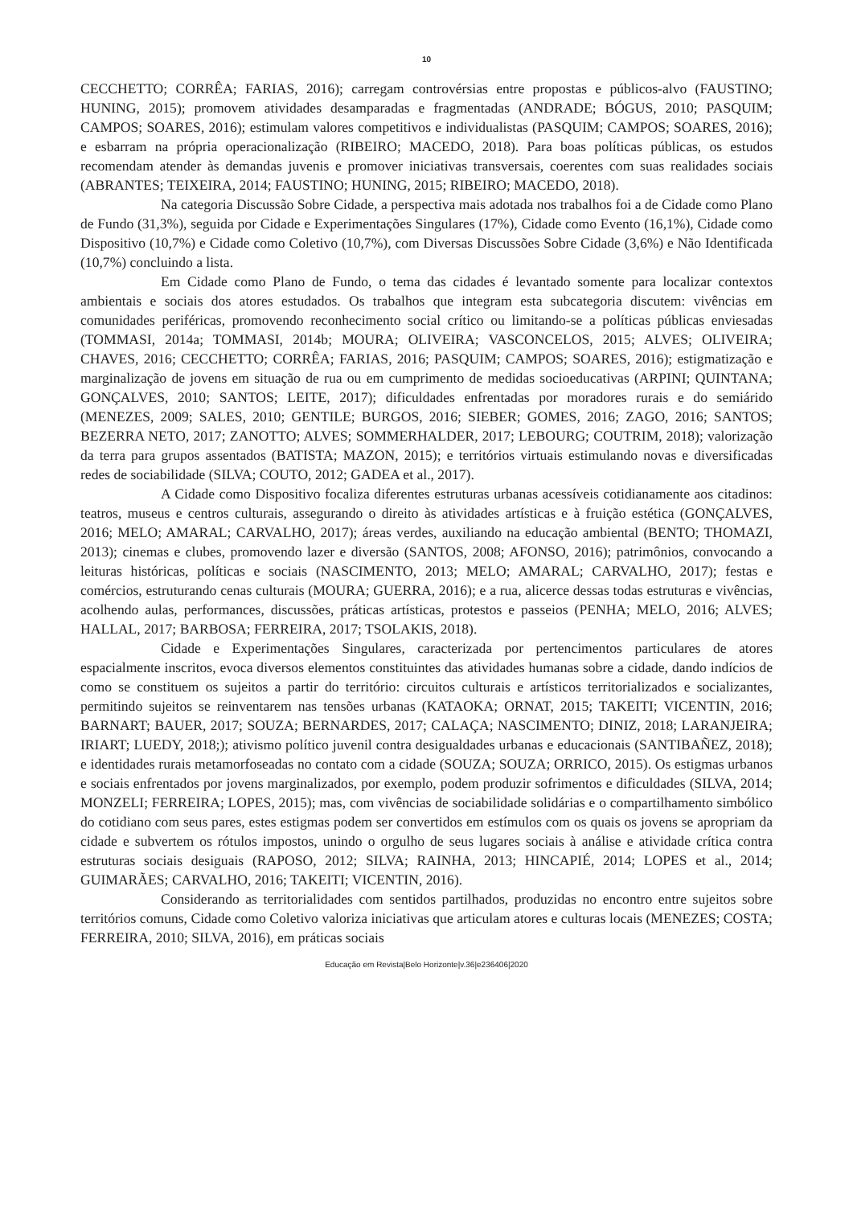10
CECCHETTO; CORRÊA; FARIAS, 2016); carregam controvérsias entre propostas e públicos-alvo (FAUSTINO; HUNING, 2015); promovem atividades desamparadas e fragmentadas (ANDRADE; BÓGUS, 2010; PASQUIM; CAMPOS; SOARES, 2016); estimulam valores competitivos e individualistas (PASQUIM; CAMPOS; SOARES, 2016); e esbarram na própria operacionalização (RIBEIRO; MACEDO, 2018). Para boas políticas públicas, os estudos recomendam atender às demandas juvenis e promover iniciativas transversais, coerentes com suas realidades sociais (ABRANTES; TEIXEIRA, 2014; FAUSTINO; HUNING, 2015; RIBEIRO; MACEDO, 2018).
Na categoria Discussão Sobre Cidade, a perspectiva mais adotada nos trabalhos foi a de Cidade como Plano de Fundo (31,3%), seguida por Cidade e Experimentações Singulares (17%), Cidade como Evento (16,1%), Cidade como Dispositivo (10,7%) e Cidade como Coletivo (10,7%), com Diversas Discussões Sobre Cidade (3,6%) e Não Identificada (10,7%) concluindo a lista.
Em Cidade como Plano de Fundo, o tema das cidades é levantado somente para localizar contextos ambientais e sociais dos atores estudados. Os trabalhos que integram esta subcategoria discutem: vivências em comunidades periféricas, promovendo reconhecimento social crítico ou limitando-se a políticas públicas enviesadas (TOMMASI, 2014a; TOMMASI, 2014b; MOURA; OLIVEIRA; VASCONCELOS, 2015; ALVES; OLIVEIRA; CHAVES, 2016; CECCHETTO; CORRÊA; FARIAS, 2016; PASQUIM; CAMPOS; SOARES, 2016); estigmatização e marginalização de jovens em situação de rua ou em cumprimento de medidas socioeducativas (ARPINI; QUINTANA; GONÇALVES, 2010; SANTOS; LEITE, 2017); dificuldades enfrentadas por moradores rurais e do semiárido (MENEZES, 2009; SALES, 2010; GENTILE; BURGOS, 2016; SIEBER; GOMES, 2016; ZAGO, 2016; SANTOS; BEZERRA NETO, 2017; ZANOTTO; ALVES; SOMMERHALDER, 2017; LEBOURG; COUTRIM, 2018); valorização da terra para grupos assentados (BATISTA; MAZON, 2015); e territórios virtuais estimulando novas e diversificadas redes de sociabilidade (SILVA; COUTO, 2012; GADEA et al., 2017).
A Cidade como Dispositivo focaliza diferentes estruturas urbanas acessíveis cotidianamente aos citadinos: teatros, museus e centros culturais, assegurando o direito às atividades artísticas e à fruição estética (GONÇALVES, 2016; MELO; AMARAL; CARVALHO, 2017); áreas verdes, auxiliando na educação ambiental (BENTO; THOMAZI, 2013); cinemas e clubes, promovendo lazer e diversão (SANTOS, 2008; AFONSO, 2016); patrimônios, convocando a leituras históricas, políticas e sociais (NASCIMENTO, 2013; MELO; AMARAL; CARVALHO, 2017); festas e comércios, estruturando cenas culturais (MOURA; GUERRA, 2016); e a rua, alicerce dessas todas estruturas e vivências, acolhendo aulas, performances, discussões, práticas artísticas, protestos e passeios (PENHA; MELO, 2016; ALVES; HALLAL, 2017; BARBOSA; FERREIRA, 2017; TSOLAKIS, 2018).
Cidade e Experimentações Singulares, caracterizada por pertencimentos particulares de atores espacialmente inscritos, evoca diversos elementos constituintes das atividades humanas sobre a cidade, dando indícios de como se constituem os sujeitos a partir do território: circuitos culturais e artísticos territorializados e socializantes, permitindo sujeitos se reinventarem nas tensões urbanas (KATAOKA; ORNAT, 2015; TAKEITI; VICENTIN, 2016; BARNART; BAUER, 2017; SOUZA; BERNARDES, 2017; CALAÇA; NASCIMENTO; DINIZ, 2018; LARANJEIRA; IRIART; LUEDY, 2018;); ativismo político juvenil contra desigualdades urbanas e educacionais (SANTIBAÑEZ, 2018); e identidades rurais metamorfoseadas no contato com a cidade (SOUZA; SOUZA; ORRICO, 2015). Os estigmas urbanos e sociais enfrentados por jovens marginalizados, por exemplo, podem produzir sofrimentos e dificuldades (SILVA, 2014; MONZELI; FERREIRA; LOPES, 2015); mas, com vivências de sociabilidade solidárias e o compartilhamento simbólico do cotidiano com seus pares, estes estigmas podem ser convertidos em estímulos com os quais os jovens se apropriam da cidade e subvertem os rótulos impostos, unindo o orgulho de seus lugares sociais à análise e atividade crítica contra estruturas sociais desiguais (RAPOSO, 2012; SILVA; RAINHA, 2013; HINCAPIÉ, 2014; LOPES et al., 2014; GUIMARÃES; CARVALHO, 2016; TAKEITI; VICENTIN, 2016).
Considerando as territorialidades com sentidos partilhados, produzidas no encontro entre sujeitos sobre territórios comuns, Cidade como Coletivo valoriza iniciativas que articulam atores e culturas locais (MENEZES; COSTA; FERREIRA, 2010; SILVA, 2016), em práticas sociais
Educação em Revista|Belo Horizonte|v.36|e236406|2020